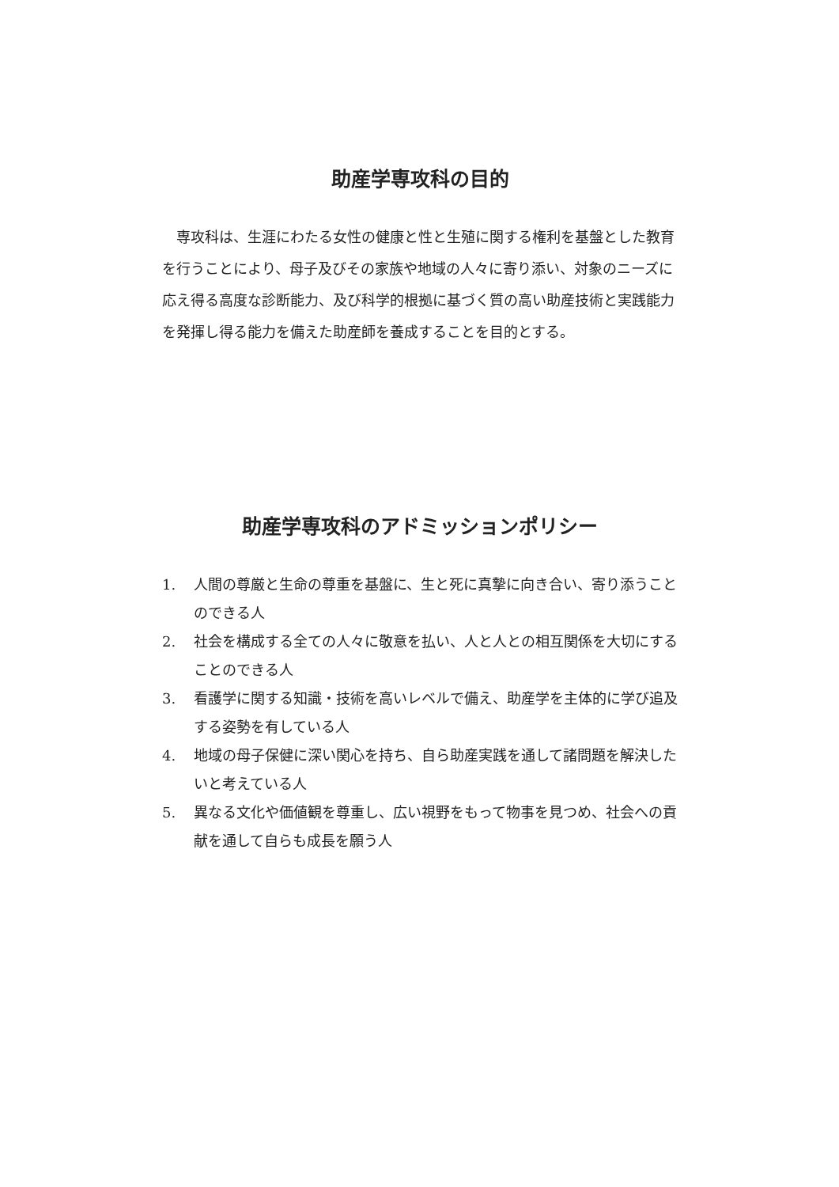助産学専攻科の目的
専攻科は、生涯にわたる女性の健康と性と生殖に関する権利を基盤とした教育を行うことにより、母子及びその家族や地域の人々に寄り添い、対象のニーズに応え得る高度な診断能力、及び科学的根拠に基づく質の高い助産技術と実践能力を発揮し得る能力を備えた助産師を養成することを目的とする。
助産学専攻科のアドミッションポリシー
1. 人間の尊厳と生命の尊重を基盤に、生と死に真摯に向き合い、寄り添うことのできる人
2. 社会を構成する全ての人々に敬意を払い、人と人との相互関係を大切にすることのできる人
3. 看護学に関する知識・技術を高いレベルで備え、助産学を主体的に学び追及する姿勢を有している人
4. 地域の母子保健に深い関心を持ち、自ら助産実践を通して諸問題を解決したいと考えている人
5. 異なる文化や価値観を尊重し、広い視野をもって物事を見つめ、社会への貢献を通して自らも成長を願う人